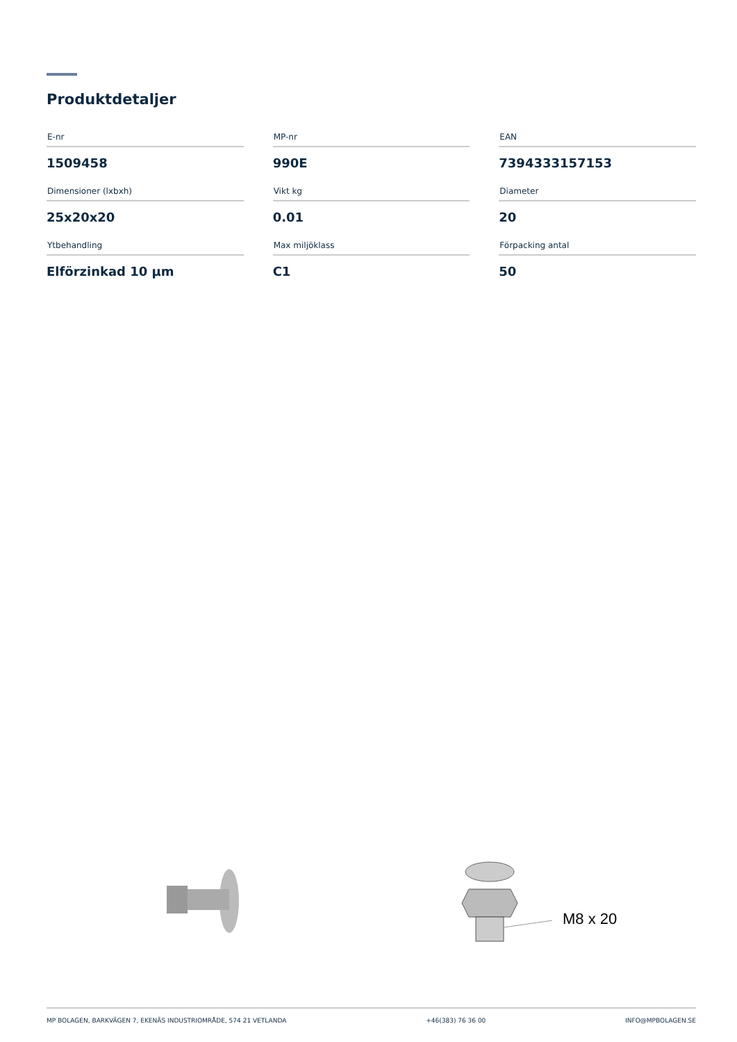Produktdetaljer
| E-nr | MP-nr | EAN |
| --- | --- | --- |
| 1509458 | 990E | 7394333157153 |
| Dimensioner (lxbxh) | Vikt kg | Diameter |
| 25x20x20 | 0.01 | 20 |
| Ytbehandling | Max miljöklass | Förpacking antal |
| Elförzinkad 10 µm | C1 | 50 |
M8 x 20
MP BOLAGEN, BARKVÄGEN 7, EKENÄS INDUSTRIOMRÅDE, 574 21 VETLANDA +46(383) 76 36 00 INFO@MPBOLAGEN.SE